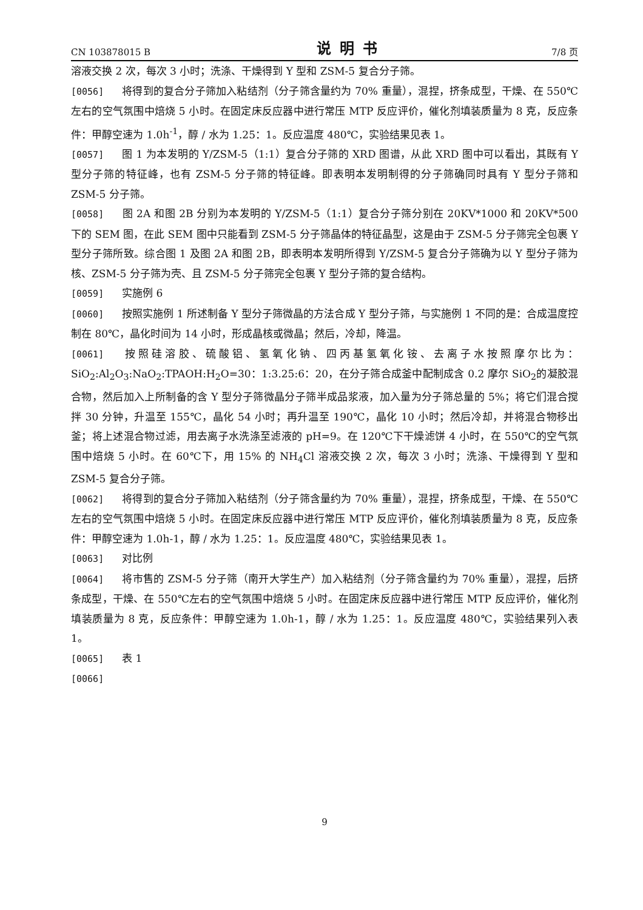CN 103878015 B 说明书 7/8 页
溶液交换 2 次，每次 3 小时；洗涤、干燥得到 Y 型和 ZSM-5 复合分子筛。
[0056] 将得到的复合分子筛加入粘结剂（分子筛含量约为 70% 重量），混捏，挤条成型，干燥、在 550℃左右的空气氛围中焙烧 5 小时。在固定床反应器中进行常压 MTP 反应评价，催化剂填装质量为 8 克，反应条件：甲醇空速为 1.0h<sup>-1</sup>，醇 / 水为 1.25：1。反应温度 480℃，实验结果见表 1。
[0057] 图 1 为本发明的 Y/ZSM-5（1:1）复合分子筛的 XRD 图谱，从此 XRD 图中可以看出，其既有 Y 型分子筛的特征峰，也有 ZSM-5 分子筛的特征峰。即表明本发明制得的分子筛确同时具有 Y 型分子筛和 ZSM-5 分子筛。
[0058] 图 2A 和图 2B 分别为本发明的 Y/ZSM-5（1:1）复合分子筛分别在 20KV*1000 和 20KV*500 下的 SEM 图，在此 SEM 图中只能看到 ZSM-5 分子筛晶体的特征晶型，这是由于 ZSM-5 分子筛完全包裹 Y 型分子筛所致。综合图 1 及图 2A 和图 2B，即表明本发明所得到 Y/ZSM-5 复合分子筛确为以 Y 型分子筛为核、ZSM-5 分子筛为壳、且 ZSM-5 分子筛完全包裹 Y 型分子筛的复合结构。
[0059] 实施例 6
[0060] 按照实施例 1 所述制备 Y 型分子筛微晶的方法合成 Y 型分子筛，与实施例 1 不同的是：合成温度控制在 80℃，晶化时间为 14 小时，形成晶核或微晶；然后，冷却，降温。
[0061] 按照硅溶胶、硫酸铝、氢氧化钠、四丙基氢氧化铵、去离子水按照摩尔比为：SiO<sub>2</sub>:Al<sub>2</sub>O<sub>3</sub>:NaO<sub>2</sub>:TPAOH:H<sub>2</sub>O=30：1:3.25:6：20，在分子筛合成釜中配制成含 0.2 摩尔 SiO<sub>2</sub>的凝胶混合物，然后加入上所制备的含 Y 型分子筛微晶分子筛半成品浆液，加入量为分子筛总量的 5%；将它们混合搅拌 30 分钟，升温至 155℃，晶化 54 小时；再升温至 190℃，晶化 10 小时；然后冷却，并将混合物移出釜；将上述混合物过滤，用去离子水洗涤至滤液的 pH=9。在 120℃下干燥滤饼 4 小时，在 550℃的空气氛围中焙烧 5 小时。在 60℃下，用 15% 的 NH<sub>4</sub>Cl 溶液交换 2 次，每次 3 小时；洗涤、干燥得到 Y 型和 ZSM-5 复合分子筛。
[0062] 将得到的复合分子筛加入粘结剂（分子筛含量约为 70% 重量），混捏，挤条成型，干燥、在 550℃左右的空气氛围中焙烧 5 小时。在固定床反应器中进行常压 MTP 反应评价，催化剂填装质量为 8 克，反应条件：甲醇空速为 1.0h-1，醇 / 水为 1.25：1。反应温度 480℃，实验结果见表 1。
[0063] 对比例
[0064] 将市售的 ZSM-5 分子筛（南开大学生产）加入粘结剂（分子筛含量约为 70% 重量），混捏，后挤条成型，干燥、在 550℃左右的空气氛围中焙烧 5 小时。在固定床反应器中进行常压 MTP 反应评价，催化剂填装质量为 8 克，反应条件：甲醇空速为 1.0h-1，醇 / 水为 1.25：1。反应温度 480℃，实验结果列入表 1。
[0065] 表 1
[0066]
9